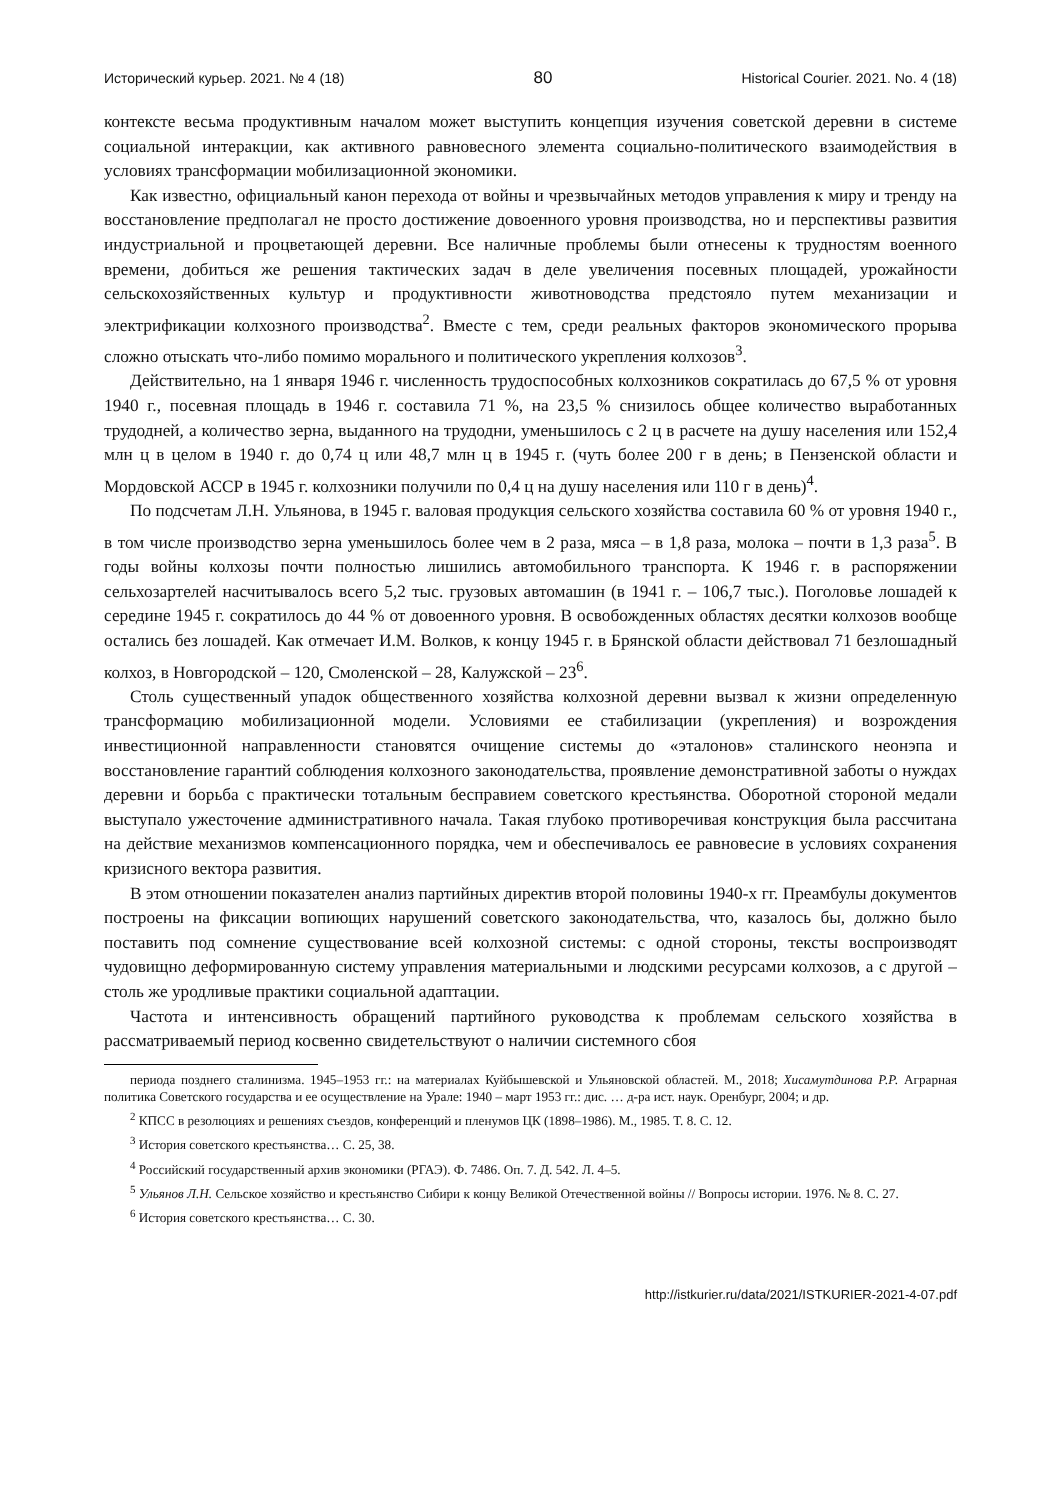Исторический курьер. 2021. № 4 (18) 80 Historical Courier. 2021. No. 4 (18)
контексте весьма продуктивным началом может выступить концепция изучения советской деревни в системе социальной интеракции, как активного равновесного элемента социально-политического взаимодействия в условиях трансформации мобилизационной экономики.
Как известно, официальный канон перехода от войны и чрезвычайных методов управления к миру и тренду на восстановление предполагал не просто достижение довоенного уровня производства, но и перспективы развития индустриальной и процветающей деревни. Все наличные проблемы были отнесены к трудностям военного времени, добиться же решения тактических задач в деле увеличения посевных площадей, урожайности сельскохозяйственных культур и продуктивности животноводства предстояло путем механизации и электрификации колхозного производства<sup>2</sup>. Вместе с тем, среди реальных факторов экономического прорыва сложно отыскать что-либо помимо морального и политического укрепления колхозов<sup>3</sup>.
Действительно, на 1 января 1946 г. численность трудоспособных колхозников сократилась до 67,5 % от уровня 1940 г., посевная площадь в 1946 г. составила 71 %, на 23,5 % снизилось общее количество выработанных трудодней, а количество зерна, выданного на трудодни, уменьшилось с 2 ц в расчете на душу населения или 152,4 млн ц в целом в 1940 г. до 0,74 ц или 48,7 млн ц в 1945 г. (чуть более 200 г в день; в Пензенской области и Мордовской АССР в 1945 г. колхозники получили по 0,4 ц на душу населения или 110 г в день)<sup>4</sup>.
По подсчетам Л.Н. Ульянова, в 1945 г. валовая продукция сельского хозяйства составила 60 % от уровня 1940 г., в том числе производство зерна уменьшилось более чем в 2 раза, мяса – в 1,8 раза, молока – почти в 1,3 раза<sup>5</sup>. В годы войны колхозы почти полностью лишились автомобильного транспорта. К 1946 г. в распоряжении сельхозартелей насчитывалось всего 5,2 тыс. грузовых автомашин (в 1941 г. – 106,7 тыс.). Поголовье лошадей к середине 1945 г. сократилось до 44 % от довоенного уровня. В освобожденных областях десятки колхозов вообще остались без лошадей. Как отмечает И.М. Волков, к концу 1945 г. в Брянской области действовал 71 безлошадный колхоз, в Новгородской – 120, Смоленской – 28, Калужской – 23<sup>6</sup>.
Столь существенный упадок общественного хозяйства колхозной деревни вызвал к жизни определенную трансформацию мобилизационной модели. Условиями ее стабилизации (укрепления) и возрождения инвестиционной направленности становятся очищение системы до «эталонов» сталинского неонэпа и восстановление гарантий соблюдения колхозного законодательства, проявление демонстративной заботы о нуждах деревни и борьба с практически тотальным бесправием советского крестьянства. Оборотной стороной медали выступало ужесточение административного начала. Такая глубоко противоречивая конструкция была рассчитана на действие механизмов компенсационного порядка, чем и обеспечивалось ее равновесие в условиях сохранения кризисного вектора развития.
В этом отношении показателен анализ партийных директив второй половины 1940-х гг. Преамбулы документов построены на фиксации вопиющих нарушений советского законодательства, что, казалось бы, должно было поставить под сомнение существование всей колхозной системы: с одной стороны, тексты воспроизводят чудовищно деформированную систему управления материальными и людскими ресурсами колхозов, а с другой – столь же уродливые практики социальной адаптации.
Частота и интенсивность обращений партийного руководства к проблемам сельского хозяйства в рассматриваемый период косвенно свидетельствуют о наличии системного сбоя
периода позднего сталинизма. 1945–1953 гг.: на материалах Куйбышевской и Ульяновской областей. М., 2018; Хисамутдинова Р.Р. Аграрная политика Советского государства и ее осуществление на Урале: 1940 – март 1953 гг.: дис. … д-ра ист. наук. Оренбург, 2004; и др.
<sup>2</sup> КПСС в резолюциях и решениях съездов, конференций и пленумов ЦК (1898–1986). М., 1985. Т. 8. С. 12.
<sup>3</sup> История советского крестьянства… С. 25, 38.
<sup>4</sup> Российский государственный архив экономики (РГАЭ). Ф. 7486. Оп. 7. Д. 542. Л. 4–5.
<sup>5</sup> Ульянов Л.Н. Сельское хозяйство и крестьянство Сибири к концу Великой Отечественной войны // Вопросы истории. 1976. № 8. С. 27.
<sup>6</sup> История советского крестьянства… С. 30.
http://istkurier.ru/data/2021/ISTKURIER-2021-4-07.pdf